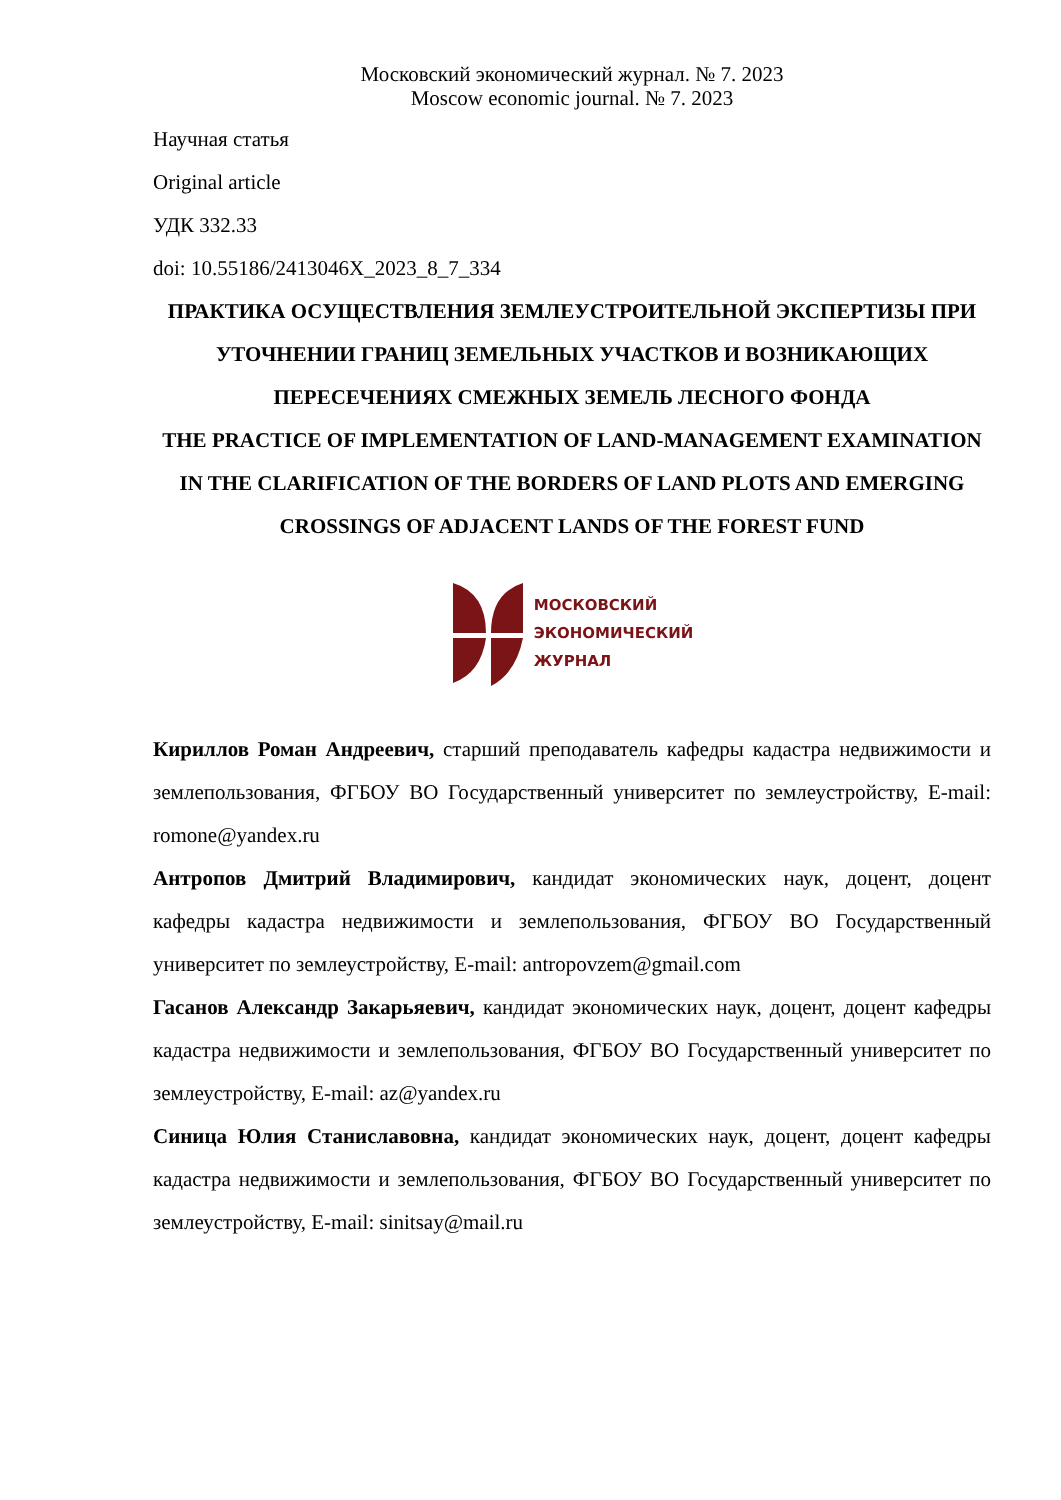Московский экономический журнал. № 7. 2023
Moscow economic journal. № 7. 2023
Научная статья
Original article
УДК 332.33
doi: 10.55186/2413046X_2023_8_7_334
ПРАКТИКА ОСУЩЕСТВЛЕНИЯ ЗЕМЛЕУСТРОИТЕЛЬНОЙ ЭКСПЕРТИЗЫ ПРИ УТОЧНЕНИИ ГРАНИЦ ЗЕМЕЛЬНЫХ УЧАСТКОВ И ВОЗНИКАЮЩИХ ПЕРЕСЕЧЕНИЯХ СМЕЖНЫХ ЗЕМЕЛЬ ЛЕСНОГО ФОНДА
THE PRACTICE OF IMPLEMENTATION OF LAND-MANAGEMENT EXAMINATION IN THE CLARIFICATION OF THE BORDERS OF LAND PLOTS AND EMERGING CROSSINGS OF ADJACENT LANDS OF THE FOREST FUND
МОСКОВСКИЙ
ЭКОНОМИЧЕСКИЙ
ЖУРНАЛ
Кириллов Роман Андреевич, старший преподаватель кафедры кадастра недвижимости и землепользования, ФГБОУ ВО Государственный университет по землеустройству, E-mail: romone@yandex.ru
Антропов Дмитрий Владимирович, кандидат экономических наук, доцент, доцент кафедры кадастра недвижимости и землепользования, ФГБОУ ВО Государственный университет по землеустройству, E-mail: antropovzem@gmail.com
Гасанов Александр Закарьяевич, кандидат экономических наук, доцент, доцент кафедры кадастра недвижимости и землепользования, ФГБОУ ВО Государственный университет по землеустройству, E-mail: az@yandex.ru
Синица Юлия Станиславовна, кандидат экономических наук, доцент, доцент кафедры кадастра недвижимости и землепользования, ФГБОУ ВО Государственный университет по землеустройству, E-mail: sinitsay@mail.ru